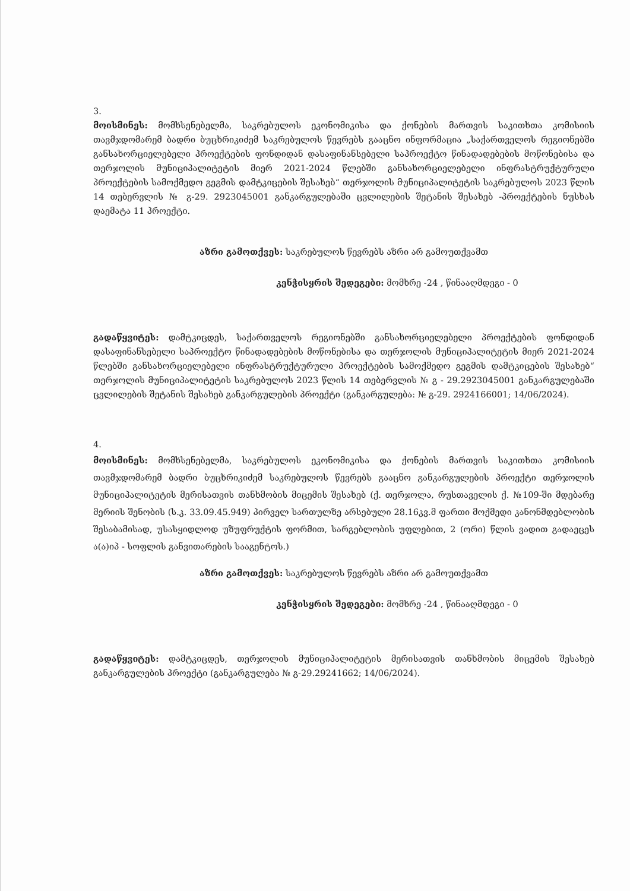3.
მოისმინეს: მომხსენებელმა, საკრებულოს ეკონომიკისა და ქონების მართვის საკითხთა კომისიის თავმჯდომარემ ბადრი ბუცხრიკიძემ საკრებულოს წევრებს გააცნო ინფორმაცია „საქართველოს რეგიონებში განსახორციელებელი პროექტების ფონდიდან დასაფინანსებელი საპროექტო წინადადებების მოწონებისა და თერჯოლის მუნიციპალიტეტის მიერ 2021-2024 წლებში განსახორციელებელი ინფრასტრუქტურული პროექტების სამოქმედო გეგმის დამტკიცების შესახებ“ თერჯოლის მუნიციპალიტეტის საკრებულოს 2023 წლის 14 თებერვლის № გ-29. 2923045001 განკარგულებაში ცვლილების შეტანის შესახებ -პროექტების ნუსხას დაემატა 11 პროექტი.
აზრი გამოთქვეს: საკრებულოს წევრებს აზრი არ გამოუთქვამთ
კენჭისყრის შედეგები: მომხრე -24 , წინააღმდეგი - 0
გადაწყვიტეს: დამტკიცდეს, საქართველოს რეგიონებში განსახორციელებელი პროექტების ფონდიდან დასაფინანსებელი საპროექტო წინადადებების მოწონებისა და თერჯოლის მუნიციპალიტეტის მიერ 2021-2024 წლებში განსახორციელებელი ინფრასტრუქტურული პროექტების სამოქმედო გეგმის დამტკიცების შესახებ“ თერჯოლის მუნიციპალიტეტის საკრებულოს 2023 წლის 14 თებერვლის № გ - 29.2923045001 განკარგულებაში ცვლილების შეტანის შესახებ განკარგულების პროექტი (განკარგულება: № გ-29. 2924166001; 14/06/2024).
4.
მოისმინეს: მომხსენებელმა, საკრებულოს ეკონომიკისა და ქონების მართვის საკითხთა კომისიის თავმჯდომარემ ბადრი ბუცხრიკიძემ საკრებულოს წევრებს გააცნო განკარგულების პროექტი თერჯოლის მუნიციპალიტეტის მერისათვის თანხმობის მიცემის შესახებ (ქ. თერჯოლა, რუსთაველის ქ. №109-ში მდებარე მერიის შენობის (ს.კ. 33.09.45.949) პირველ სართულზე არსებული 28.16კვ.მ ფართი მოქმედი კანონმდებლობის შესაბამისად, უსასყიდლოდ უზუფრუქტის ფორმით, სარგებლობის უფლებით, 2 (ორი) წლის ვადით გადაეცეს ა(ა)იპ - სოფლის განვითარების სააგენტოს.)
აზრი გამოთქვეს: საკრებულოს წევრებს აზრი არ გამოუთქვამთ
კენჭისყრის შედეგები: მომხრე -24 , წინააღმდეგი - 0
გადაწყვიტეს: დამტკიცდეს, თერჯოლის მუნიციპალიტეტის მერისათვის თანხმობის მიცემის შესახებ განკარგულების პროექტი (განკარგულება № გ-29.29241662; 14/06/2024).